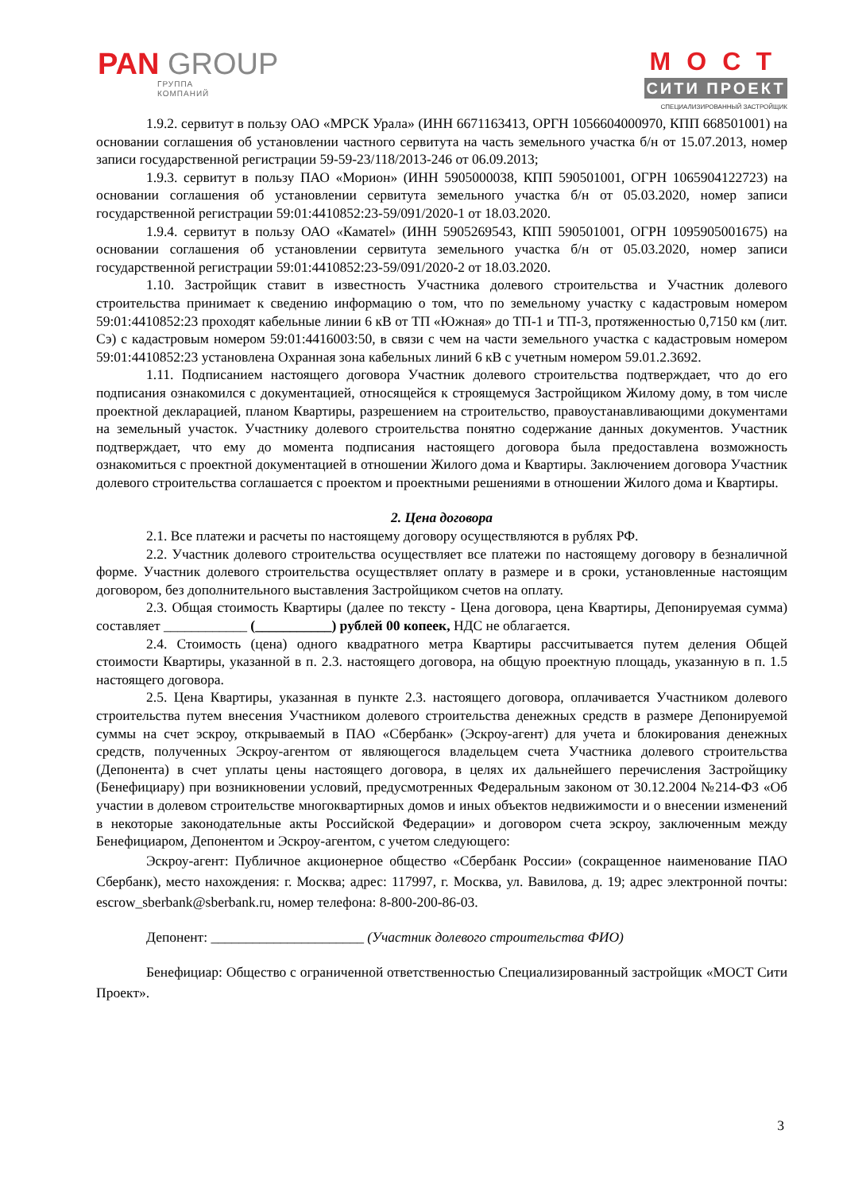PAN GROUP
ГРУППА
КОМПАНИЙ
МОСТ
СИТИ ПРОЕКТ
СПЕЦИАЛИЗИРОВАННЫЙ ЗАСТРОЙЩИК
1.9.2. сервитут в пользу ОАО «МРСК Урала» (ИНН 6671163413, ОРГН 1056604000970, КПП 668501001) на основании соглашения об установлении частного сервитута на часть земельного участка б/н от 15.07.2013, номер записи государственной регистрации 59-59-23/118/2013-246 от 06.09.2013;
1.9.3. сервитут в пользу ПАО «Морион» (ИНН 5905000038, КПП 590501001, ОГРН 1065904122723) на основании соглашения об установлении сервитута земельного участка б/н от 05.03.2020, номер записи государственной регистрации 59:01:4410852:23-59/091/2020-1 от 18.03.2020.
1.9.4. сервитут в пользу ОАО «Каматеl» (ИНН 5905269543, КПП 590501001, ОГРН 1095905001675) на основании соглашения об установлении сервитута земельного участка б/н от 05.03.2020, номер записи государственной регистрации 59:01:4410852:23-59/091/2020-2 от 18.03.2020.
1.10. Застройщик ставит в известность Участника долевого строительства и Участник долевого строительства принимает к сведению информацию о том, что по земельному участку с кадастровым номером 59:01:4410852:23 проходят кабельные линии 6 кВ от ТП «Южная» до ТП-1 и ТП-3, протяженностью 0,7150 км (лит. Сэ) с кадастровым номером 59:01:4416003:50, в связи с чем на части земельного участка с кадастровым номером 59:01:4410852:23 установлена Охранная зона кабельных линий 6 кВ с учетным номером 59.01.2.3692.
1.11. Подписанием настоящего договора Участник долевого строительства подтверждает, что до его подписания ознакомился с документацией, относящейся к строящемуся Застройщиком Жилому дому, в том числе проектной декларацией, планом Квартиры, разрешением на строительство, правоустанавливающими документами на земельный участок. Участнику долевого строительства понятно содержание данных документов. Участник подтверждает, что ему до момента подписания настоящего договора была предоставлена возможность ознакомиться с проектной документацией в отношении Жилого дома и Квартиры. Заключением договора Участник долевого строительства соглашается с проектом и проектными решениями в отношении Жилого дома и Квартиры.
2. Цена договора
2.1. Все платежи и расчеты по настоящему договору осуществляются в рублях РФ.
2.2. Участник долевого строительства осуществляет все платежи по настоящему договору в безналичной форме. Участник долевого строительства осуществляет оплату в размере и в сроки, установленные настоящим договором, без дополнительного выставления Застройщиком счетов на оплату.
2.3. Общая стоимость Квартиры (далее по тексту - Цена договора, цена Квартиры, Депонируемая сумма) составляет ____________ (___________) рублей 00 копеек, НДС не облагается.
2.4. Стоимость (цена) одного квадратного метра Квартиры рассчитывается путем деления Общей стоимости Квартиры, указанной в п. 2.3. настоящего договора, на общую проектную площадь, указанную в п. 1.5 настоящего договора.
2.5. Цена Квартиры, указанная в пункте 2.3. настоящего договора, оплачивается Участником долевого строительства путем внесения Участником долевого строительства денежных средств в размере Депонируемой суммы на счет эскроу, открываемый в ПАО «Сбербанк» (Эскроу-агент) для учета и блокирования денежных средств, полученных Эскроу-агентом от являющегося владельцем счета Участника долевого строительства (Депонента) в счет уплаты цены настоящего договора, в целях их дальнейшего перечисления Застройщику (Бенефициару) при возникновении условий, предусмотренных Федеральным законом от 30.12.2004 №214-ФЗ «Об участии в долевом строительстве многоквартирных домов и иных объектов недвижимости и о внесении изменений в некоторые законодательные акты Российской Федерации» и договором счета эскроу, заключенным между Бенефициаром, Депонентом и Эскроу-агентом, с учетом следующего:
Эскроу-агент: Публичное акционерное общество «Сбербанк России» (сокращенное наименование ПАО Сбербанк), место нахождения: г. Москва; адрес: 117997, г. Москва, ул. Вавилова, д. 19; адрес электронной почты: escrow_sberbank@sberbank.ru, номер телефона: 8-800-200-86-03.
Депонент: ______________________ (Участник долевого строительства ФИО)
Бенефициар: Общество с ограниченной ответственностью Специализированный застройщик «МОСТ Сити Проект».
3